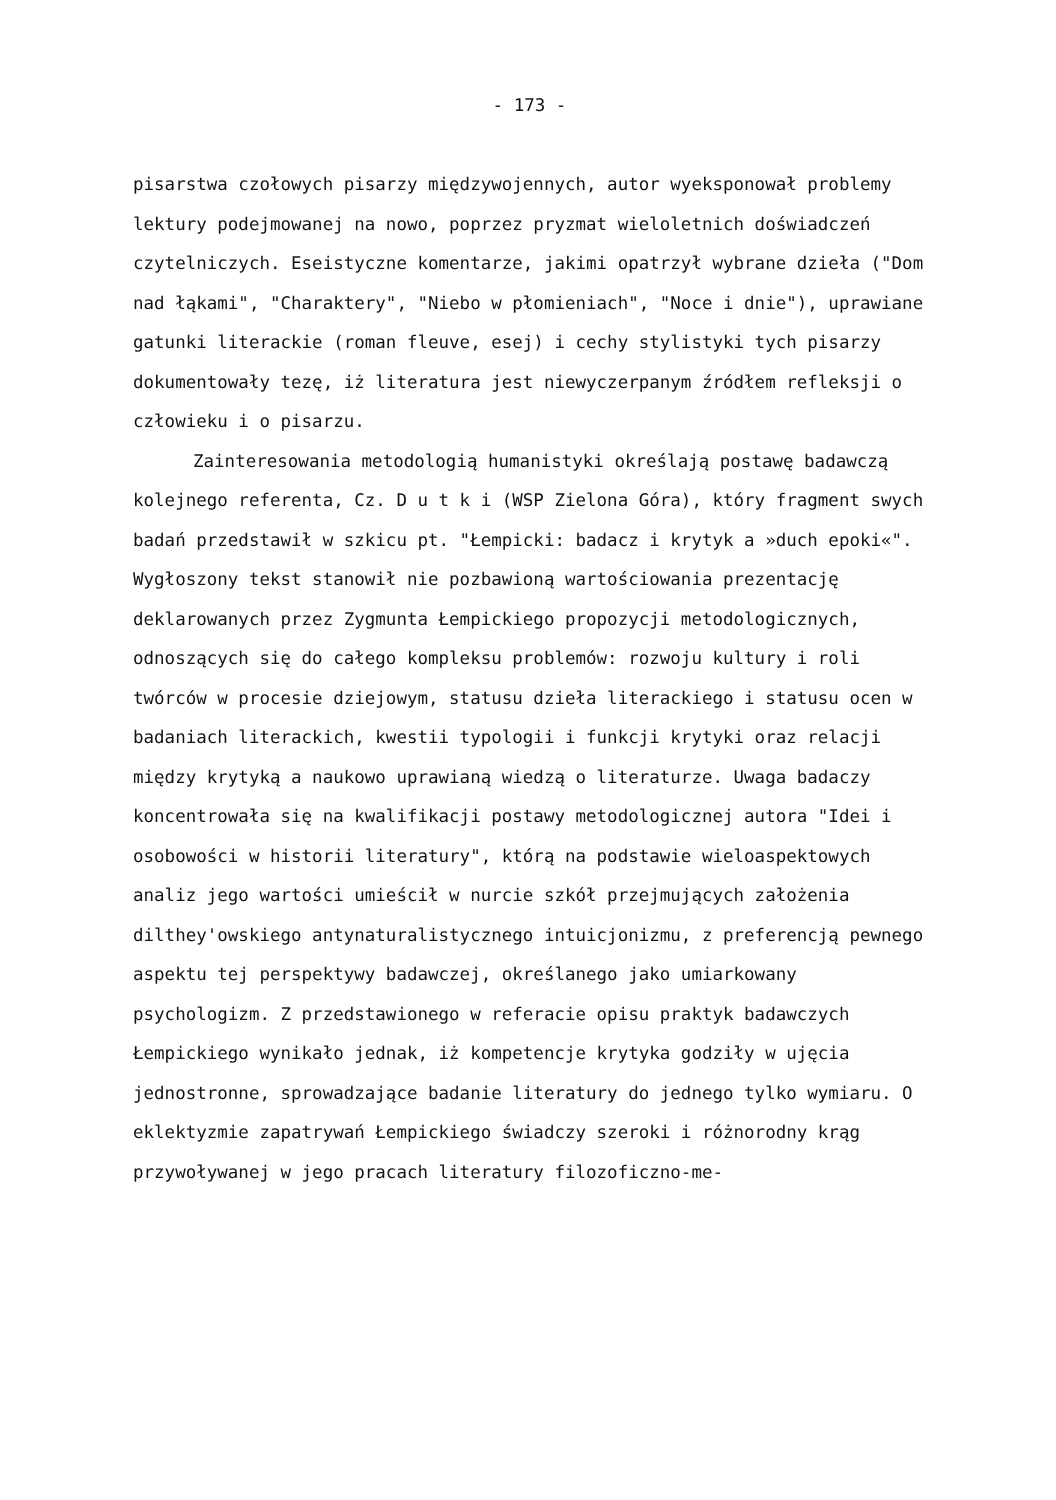- 173 -
pisarstwa czołowych pisarzy międzywojennych, autor wyeksponował problemy lektury podejmowanej na nowo, poprzez pryzmat wieloletnich doświadczeń czytelniczych. Eseistyczne komentarze, jakimi opatrzył wybrane dzieła ("Dom nad łąkami", "Charaktery", "Niebo w płomieniach", "Noce i dnie"), uprawiane gatunki literackie (roman fleuve, esej) i cechy stylistyki tych pisarzy dokumentowały tezę, iż literatura jest niewyczerpanym źródłem refleksji o człowieku i o pisarzu.
Zainteresowania metodologią humanistyki określają postawę badawczą kolejnego referenta, Cz. D u t k i (WSP Zielona Góra), który fragment swych badań przedstawił w szkicu pt. "Łempicki: badacz i krytyk a »duch epoki«". Wygłoszony tekst stanowił nie pozbawioną wartościowania prezentację deklarowanych przez Zygmunta Łempickiego propozycji metodologicznych, odnoszących się do całego kompleksu problemów: rozwoju kultury i roli twórców w procesie dziejowym, statusu dzieła literackiego i statusu ocen w badaniach literackich, kwestii typologii i funkcji krytyki oraz relacji między krytyką a naukowo uprawianą wiedzą o literaturze. Uwaga badaczy koncentrowała się na kwalifikacji postawy metodologicznej autora "Idei i osobowości w historii literatury", którą na podstawie wieloaspektowych analiz jego wartości umieścił w nurcie szkół przejmujących założenia dilthey'owskiego antynaturalistycznego intuicjonizmu, z preferencją pewnego aspektu tej perspektywy badawczej, określanego jako umiarkowany psychologizm. Z przedstawionego w referacie opisu praktyk badawczych Łempickiego wynikało jednak, iż kompetencje krytyka godziły w ujęcia jednostronne, sprowadzające badanie literatury do jednego tylko wymiaru. O eklektyzmie zapatrywań Łempickiego świadczy szeroki i różnorodny krąg przywoływanej w jego pracach literatury filozoficzno-me-